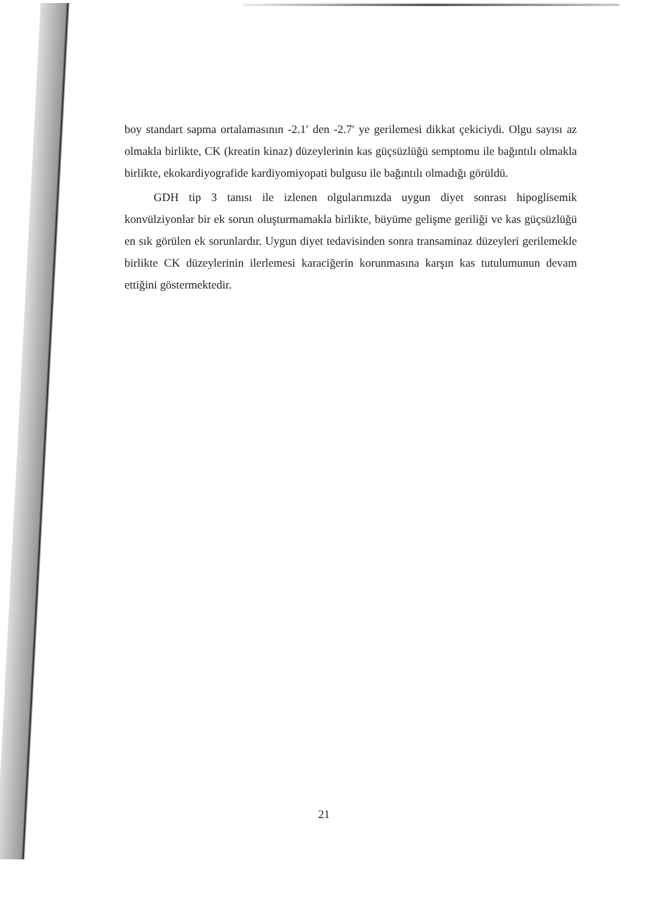boy standart sapma ortalamasının -2.1′ den -2.7′ ye gerilemesi dikkat çekiciydi. Olgu sayısı az olmakla birlikte, CK (kreatin kinaz) düzeylerinin kas güçsüzlüğü semptomu ile bağıntılı olmakla birlikte, ekokardiyografide kardiyomiyopati bulgusu ile bağıntılı olmadığı görüldü.
GDH tip 3 tanısı ile izlenen olgularımızda uygun diyet sonrası hipoglisemik konvülziyonlar bir ek sorun oluşturmamakla birlikte, büyüme gelişme geriliği ve kas güçsüzlüğü en sık görülen ek sorunlardır. Uygun diyet tedavisinden sonra transaminaz düzeyleri gerilemekle birlikte CK düzeylerinin ilerlemesi karaciğerin korunmasına karşın kas tutulumunun devam ettiğini göstermektedir.
21